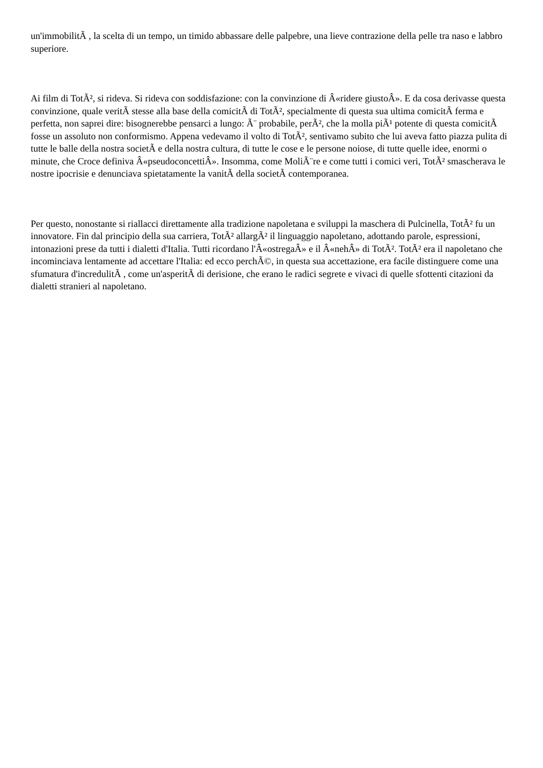un'immobilitÃ , la scelta di un tempo, un timido abbassare delle palpebre, una lieve contrazione della pelle tra naso e labbro superiore.
Ai film di TotÃ², si rideva. Si rideva con soddisfazione: con la convinzione di Â«ridere giustoÂ». E da cosa derivasse questa convinzione, quale veritÃ stesse alla base della comicitÃ di TotÃ², specialmente di questa sua ultima comicitÃ ferma e perfetta, non saprei dire: bisognerebbe pensarci a lungo: Ã¨ probabile, perÃ², che la molla piÃ¹ potente di questa comicitÃ fosse un assoluto non conformismo. Appena vedevamo il volto di TotÃ², sentivamo subito che lui aveva fatto piazza pulita di tutte le balle della nostra societÃ e della nostra cultura, di tutte le cose e le persone noiose, di tutte quelle idee, enormi o minute, che Croce definiva Â«pseudoconcettiÂ». Insomma, come MoliÃ¨re e come tutti i comici veri, TotÃ² smascherava le nostre ipocrisie e denunciava spietatamente la vanitÃ della societÃ contemporanea.
Per questo, nonostante si riallacci direttamente alla tradizione napoletana e sviluppi la maschera di Pulcinella, TotÃ² fu un innovatore. Fin dal principio della sua carriera, TotÃ² allargÃ² il linguaggio napoletano, adottando parole, espressioni, intonazioni prese da tutti i dialetti d'Italia. Tutti ricordano l'Â«ostregaÂ» e il Â«nehÂ» di TotÃ². TotÃ² era il napoletano che incominciava lentamente ad accettare l'Italia: ed ecco perchÃ©, in questa sua accettazione, era facile distinguere come una sfumatura d'incredulitÃ , come un'asperitÃ di derisione, che erano le radici segrete e vivaci di quelle sfottenti citazioni da dialetti stranieri al napoletano.